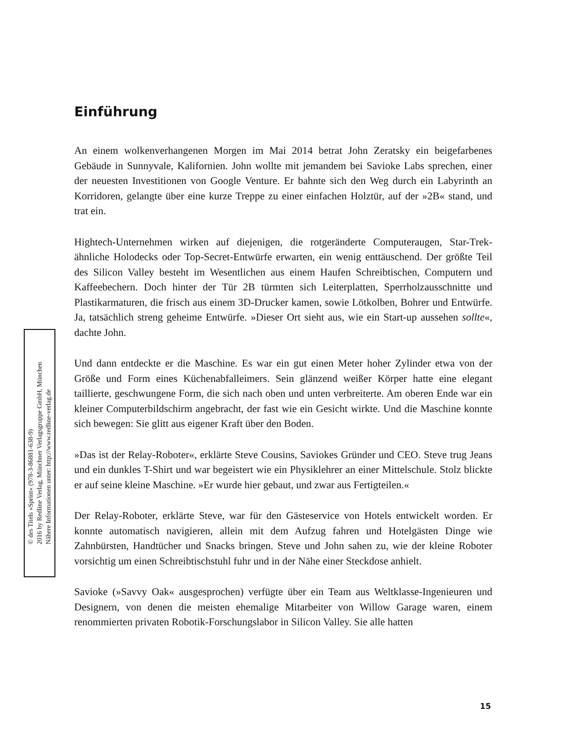Einführung
An einem wolkenverhangenen Morgen im Mai 2014 betrat John Zeratsky ein beigefarbenes Gebäude in Sunnyvale, Kalifornien. John wollte mit jemandem bei Savioke Labs sprechen, einer der neuesten Investitionen von Google Venture. Er bahnte sich den Weg durch ein Labyrinth an Korridoren, gelangte über eine kurze Treppe zu einer einfachen Holztür, auf der »2B« stand, und trat ein.
Hightech-Unternehmen wirken auf diejenigen, die rotgeränderte Computeraugen, Star-Trek-ähnliche Holodecks oder Top-Secret-Entwürfe erwarten, ein wenig enttäuschend. Der größte Teil des Silicon Valley besteht im Wesentlichen aus einem Haufen Schreibtischen, Computern und Kaffeebechern. Doch hinter der Tür 2B türmten sich Leiterplatten, Sperrholzausschnitte und Plastikarmaturen, die frisch aus einem 3D-Drucker kamen, sowie Lötkolben, Bohrer und Entwürfe. Ja, tatsächlich streng geheime Entwürfe. »Dieser Ort sieht aus, wie ein Start-up aussehen sollte«, dachte John.
Und dann entdeckte er die Maschine. Es war ein gut einen Meter hoher Zylinder etwa von der Größe und Form eines Küchenabfalleimers. Sein glänzend weißer Körper hatte eine elegant taillierte, geschwungene Form, die sich nach oben und unten verbreiterte. Am oberen Ende war ein kleiner Computerbildschirm angebracht, der fast wie ein Gesicht wirkte. Und die Maschine konnte sich bewegen: Sie glitt aus eigener Kraft über den Boden.
»Das ist der Relay-Roboter«, erklärte Steve Cousins, Saviokes Gründer und CEO. Steve trug Jeans und ein dunkles T-Shirt und war begeistert wie ein Physiklehrer an einer Mittelschule. Stolz blickte er auf seine kleine Maschine. »Er wurde hier gebaut, und zwar aus Fertigteilen.«
Der Relay-Roboter, erklärte Steve, war für den Gästeservice von Hotels entwickelt worden. Er konnte automatisch navigieren, allein mit dem Aufzug fahren und Hotelgästen Dinge wie Zahnbürsten, Handtücher und Snacks bringen. Steve und John sahen zu, wie der kleine Roboter vorsichtig um einen Schreibtischstuhl fuhr und in der Nähe einer Steckdose anhielt.
Savioke (»Savvy Oak« ausgesprochen) verfügte über ein Team aus Weltklasse-Ingenieuren und Designern, von denen die meisten ehemalige Mitarbeiter von Willow Garage waren, einem renommierten privaten Robotik-Forschungslabor in Silicon Valley. Sie alle hatten
© des Titels »Sprint« (978-3-86881-638-9)
2016 by Redline Verlag, Münchner Verlagsgruppe GmbH, München
Nähere Informationen unter: http://www.redline-verlag.de
15